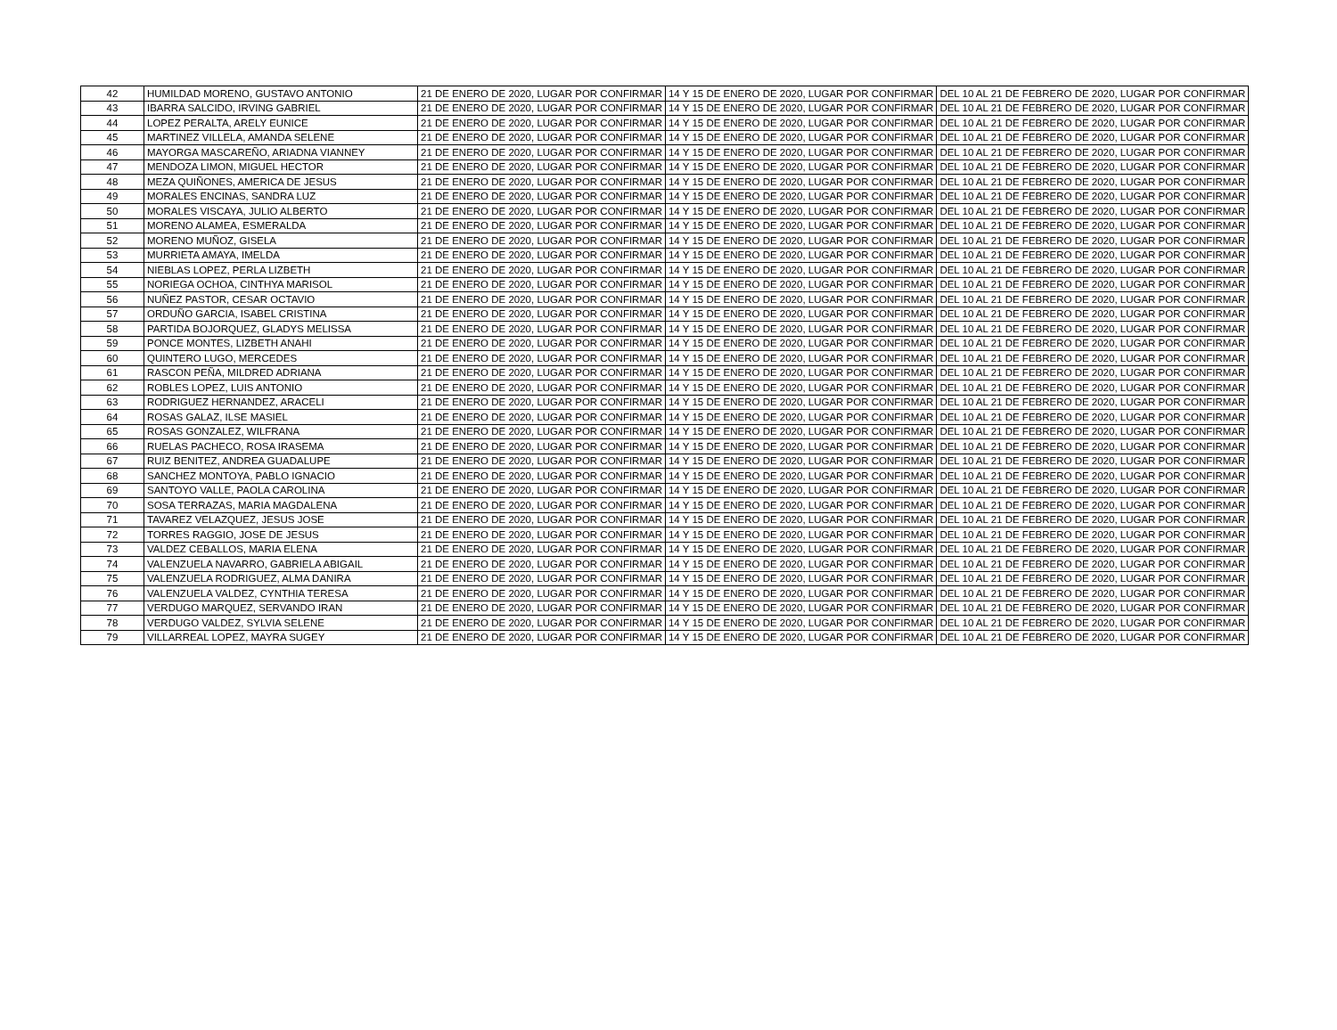| 42 | HUMILDAD MORENO, GUSTAVO ANTONIO | 21 DE ENERO DE 2020, LUGAR POR CONFIRMAR | 14 Y 15 DE ENERO DE 2020, LUGAR POR CONFIRMAR | DEL 10 AL 21 DE FEBRERO DE 2020, LUGAR POR CONFIRMAR |
| 43 | IBARRA SALCIDO, IRVING GABRIEL | 21 DE ENERO DE 2020, LUGAR POR CONFIRMAR | 14 Y 15 DE ENERO DE 2020, LUGAR POR CONFIRMAR | DEL 10 AL 21 DE FEBRERO DE 2020, LUGAR POR CONFIRMAR |
| 44 | LOPEZ PERALTA, ARELY EUNICE | 21 DE ENERO DE 2020, LUGAR POR CONFIRMAR | 14 Y 15 DE ENERO DE 2020, LUGAR POR CONFIRMAR | DEL 10 AL 21 DE FEBRERO DE 2020, LUGAR POR CONFIRMAR |
| 45 | MARTINEZ VILLELA, AMANDA SELENE | 21 DE ENERO DE 2020, LUGAR POR CONFIRMAR | 14 Y 15 DE ENERO DE 2020, LUGAR POR CONFIRMAR | DEL 10 AL 21 DE FEBRERO DE 2020, LUGAR POR CONFIRMAR |
| 46 | MAYORGA MASCAREÑO, ARIADNA VIANNEY | 21 DE ENERO DE 2020, LUGAR POR CONFIRMAR | 14 Y 15 DE ENERO DE 2020, LUGAR POR CONFIRMAR | DEL 10 AL 21 DE FEBRERO DE 2020, LUGAR POR CONFIRMAR |
| 47 | MENDOZA LIMON, MIGUEL HECTOR | 21 DE ENERO DE 2020, LUGAR POR CONFIRMAR | 14 Y 15 DE ENERO DE 2020, LUGAR POR CONFIRMAR | DEL 10 AL 21 DE FEBRERO DE 2020, LUGAR POR CONFIRMAR |
| 48 | MEZA QUIÑONES, AMERICA DE JESUS | 21 DE ENERO DE 2020, LUGAR POR CONFIRMAR | 14 Y 15 DE ENERO DE 2020, LUGAR POR CONFIRMAR | DEL 10 AL 21 DE FEBRERO DE 2020, LUGAR POR CONFIRMAR |
| 49 | MORALES ENCINAS, SANDRA LUZ | 21 DE ENERO DE 2020, LUGAR POR CONFIRMAR | 14 Y 15 DE ENERO DE 2020, LUGAR POR CONFIRMAR | DEL 10 AL 21 DE FEBRERO DE 2020, LUGAR POR CONFIRMAR |
| 50 | MORALES VISCAYA, JULIO ALBERTO | 21 DE ENERO DE 2020, LUGAR POR CONFIRMAR | 14 Y 15 DE ENERO DE 2020, LUGAR POR CONFIRMAR | DEL 10 AL 21 DE FEBRERO DE 2020, LUGAR POR CONFIRMAR |
| 51 | MORENO ALAMEA, ESMERALDA | 21 DE ENERO DE 2020, LUGAR POR CONFIRMAR | 14 Y 15 DE ENERO DE 2020, LUGAR POR CONFIRMAR | DEL 10 AL 21 DE FEBRERO DE 2020, LUGAR POR CONFIRMAR |
| 52 | MORENO MUÑOZ, GISELA | 21 DE ENERO DE 2020, LUGAR POR CONFIRMAR | 14 Y 15 DE ENERO DE 2020, LUGAR POR CONFIRMAR | DEL 10 AL 21 DE FEBRERO DE 2020, LUGAR POR CONFIRMAR |
| 53 | MURRIETA AMAYA, IMELDA | 21 DE ENERO DE 2020, LUGAR POR CONFIRMAR | 14 Y 15 DE ENERO DE 2020, LUGAR POR CONFIRMAR | DEL 10 AL 21 DE FEBRERO DE 2020, LUGAR POR CONFIRMAR |
| 54 | NIEBLAS LOPEZ, PERLA LIZBETH | 21 DE ENERO DE 2020, LUGAR POR CONFIRMAR | 14 Y 15 DE ENERO DE 2020, LUGAR POR CONFIRMAR | DEL 10 AL 21 DE FEBRERO DE 2020, LUGAR POR CONFIRMAR |
| 55 | NORIEGA OCHOA, CINTHYA MARISOL | 21 DE ENERO DE 2020, LUGAR POR CONFIRMAR | 14 Y 15 DE ENERO DE 2020, LUGAR POR CONFIRMAR | DEL 10 AL 21 DE FEBRERO DE 2020, LUGAR POR CONFIRMAR |
| 56 | NUÑEZ PASTOR, CESAR OCTAVIO | 21 DE ENERO DE 2020, LUGAR POR CONFIRMAR | 14 Y 15 DE ENERO DE 2020, LUGAR POR CONFIRMAR | DEL 10 AL 21 DE FEBRERO DE 2020, LUGAR POR CONFIRMAR |
| 57 | ORDUÑO GARCIA, ISABEL CRISTINA | 21 DE ENERO DE 2020, LUGAR POR CONFIRMAR | 14 Y 15 DE ENERO DE 2020, LUGAR POR CONFIRMAR | DEL 10 AL 21 DE FEBRERO DE 2020, LUGAR POR CONFIRMAR |
| 58 | PARTIDA BOJORQUEZ, GLADYS MELISSA | 21 DE ENERO DE 2020, LUGAR POR CONFIRMAR | 14 Y 15 DE ENERO DE 2020, LUGAR POR CONFIRMAR | DEL 10 AL 21 DE FEBRERO DE 2020, LUGAR POR CONFIRMAR |
| 59 | PONCE MONTES, LIZBETH ANAHI | 21 DE ENERO DE 2020, LUGAR POR CONFIRMAR | 14 Y 15 DE ENERO DE 2020, LUGAR POR CONFIRMAR | DEL 10 AL 21 DE FEBRERO DE 2020, LUGAR POR CONFIRMAR |
| 60 | QUINTERO LUGO, MERCEDES | 21 DE ENERO DE 2020, LUGAR POR CONFIRMAR | 14 Y 15 DE ENERO DE 2020, LUGAR POR CONFIRMAR | DEL 10 AL 21 DE FEBRERO DE 2020, LUGAR POR CONFIRMAR |
| 61 | RASCON PEÑA, MILDRED ADRIANA | 21 DE ENERO DE 2020, LUGAR POR CONFIRMAR | 14 Y 15 DE ENERO DE 2020, LUGAR POR CONFIRMAR | DEL 10 AL 21 DE FEBRERO DE 2020, LUGAR POR CONFIRMAR |
| 62 | ROBLES LOPEZ, LUIS ANTONIO | 21 DE ENERO DE 2020, LUGAR POR CONFIRMAR | 14 Y 15 DE ENERO DE 2020, LUGAR POR CONFIRMAR | DEL 10 AL 21 DE FEBRERO DE 2020, LUGAR POR CONFIRMAR |
| 63 | RODRIGUEZ HERNANDEZ, ARACELI | 21 DE ENERO DE 2020, LUGAR POR CONFIRMAR | 14 Y 15 DE ENERO DE 2020, LUGAR POR CONFIRMAR | DEL 10 AL 21 DE FEBRERO DE 2020, LUGAR POR CONFIRMAR |
| 64 | ROSAS GALAZ, ILSE MASIEL | 21 DE ENERO DE 2020, LUGAR POR CONFIRMAR | 14 Y 15 DE ENERO DE 2020, LUGAR POR CONFIRMAR | DEL 10 AL 21 DE FEBRERO DE 2020, LUGAR POR CONFIRMAR |
| 65 | ROSAS GONZALEZ, WILFRANA | 21 DE ENERO DE 2020, LUGAR POR CONFIRMAR | 14 Y 15 DE ENERO DE 2020, LUGAR POR CONFIRMAR | DEL 10 AL 21 DE FEBRERO DE 2020, LUGAR POR CONFIRMAR |
| 66 | RUELAS PACHECO, ROSA IRASEMA | 21 DE ENERO DE 2020, LUGAR POR CONFIRMAR | 14 Y 15 DE ENERO DE 2020, LUGAR POR CONFIRMAR | DEL 10 AL 21 DE FEBRERO DE 2020, LUGAR POR CONFIRMAR |
| 67 | RUIZ BENITEZ, ANDREA GUADALUPE | 21 DE ENERO DE 2020, LUGAR POR CONFIRMAR | 14 Y 15 DE ENERO DE 2020, LUGAR POR CONFIRMAR | DEL 10 AL 21 DE FEBRERO DE 2020, LUGAR POR CONFIRMAR |
| 68 | SANCHEZ MONTOYA, PABLO IGNACIO | 21 DE ENERO DE 2020, LUGAR POR CONFIRMAR | 14 Y 15 DE ENERO DE 2020, LUGAR POR CONFIRMAR | DEL 10 AL 21 DE FEBRERO DE 2020, LUGAR POR CONFIRMAR |
| 69 | SANTOYO VALLE, PAOLA CAROLINA | 21 DE ENERO DE 2020, LUGAR POR CONFIRMAR | 14 Y 15 DE ENERO DE 2020, LUGAR POR CONFIRMAR | DEL 10 AL 21 DE FEBRERO DE 2020, LUGAR POR CONFIRMAR |
| 70 | SOSA TERRAZAS, MARIA MAGDALENA | 21 DE ENERO DE 2020, LUGAR POR CONFIRMAR | 14 Y 15 DE ENERO DE 2020, LUGAR POR CONFIRMAR | DEL 10 AL 21 DE FEBRERO DE 2020, LUGAR POR CONFIRMAR |
| 71 | TAVAREZ VELAZQUEZ, JESUS JOSE | 21 DE ENERO DE 2020, LUGAR POR CONFIRMAR | 14 Y 15 DE ENERO DE 2020, LUGAR POR CONFIRMAR | DEL 10 AL 21 DE FEBRERO DE 2020, LUGAR POR CONFIRMAR |
| 72 | TORRES RAGGIO, JOSE DE JESUS | 21 DE ENERO DE 2020, LUGAR POR CONFIRMAR | 14 Y 15 DE ENERO DE 2020, LUGAR POR CONFIRMAR | DEL 10 AL 21 DE FEBRERO DE 2020, LUGAR POR CONFIRMAR |
| 73 | VALDEZ CEBALLOS, MARIA ELENA | 21 DE ENERO DE 2020, LUGAR POR CONFIRMAR | 14 Y 15 DE ENERO DE 2020, LUGAR POR CONFIRMAR | DEL 10 AL 21 DE FEBRERO DE 2020, LUGAR POR CONFIRMAR |
| 74 | VALENZUELA NAVARRO, GABRIELA ABIGAIL | 21 DE ENERO DE 2020, LUGAR POR CONFIRMAR | 14 Y 15 DE ENERO DE 2020, LUGAR POR CONFIRMAR | DEL 10 AL 21 DE FEBRERO DE 2020, LUGAR POR CONFIRMAR |
| 75 | VALENZUELA RODRIGUEZ, ALMA DANIRA | 21 DE ENERO DE 2020, LUGAR POR CONFIRMAR | 14 Y 15 DE ENERO DE 2020, LUGAR POR CONFIRMAR | DEL 10 AL 21 DE FEBRERO DE 2020, LUGAR POR CONFIRMAR |
| 76 | VALENZUELA VALDEZ, CYNTHIA TERESA | 21 DE ENERO DE 2020, LUGAR POR CONFIRMAR | 14 Y 15 DE ENERO DE 2020, LUGAR POR CONFIRMAR | DEL 10 AL 21 DE FEBRERO DE 2020, LUGAR POR CONFIRMAR |
| 77 | VERDUGO MARQUEZ, SERVANDO IRAN | 21 DE ENERO DE 2020, LUGAR POR CONFIRMAR | 14 Y 15 DE ENERO DE 2020, LUGAR POR CONFIRMAR | DEL 10 AL 21 DE FEBRERO DE 2020, LUGAR POR CONFIRMAR |
| 78 | VERDUGO VALDEZ, SYLVIA SELENE | 21 DE ENERO DE 2020, LUGAR POR CONFIRMAR | 14 Y 15 DE ENERO DE 2020, LUGAR POR CONFIRMAR | DEL 10 AL 21 DE FEBRERO DE 2020, LUGAR POR CONFIRMAR |
| 79 | VILLARREAL LOPEZ, MAYRA SUGEY | 21 DE ENERO DE 2020, LUGAR POR CONFIRMAR | 14 Y 15 DE ENERO DE 2020, LUGAR POR CONFIRMAR | DEL 10 AL 21 DE FEBRERO DE 2020, LUGAR POR CONFIRMAR |